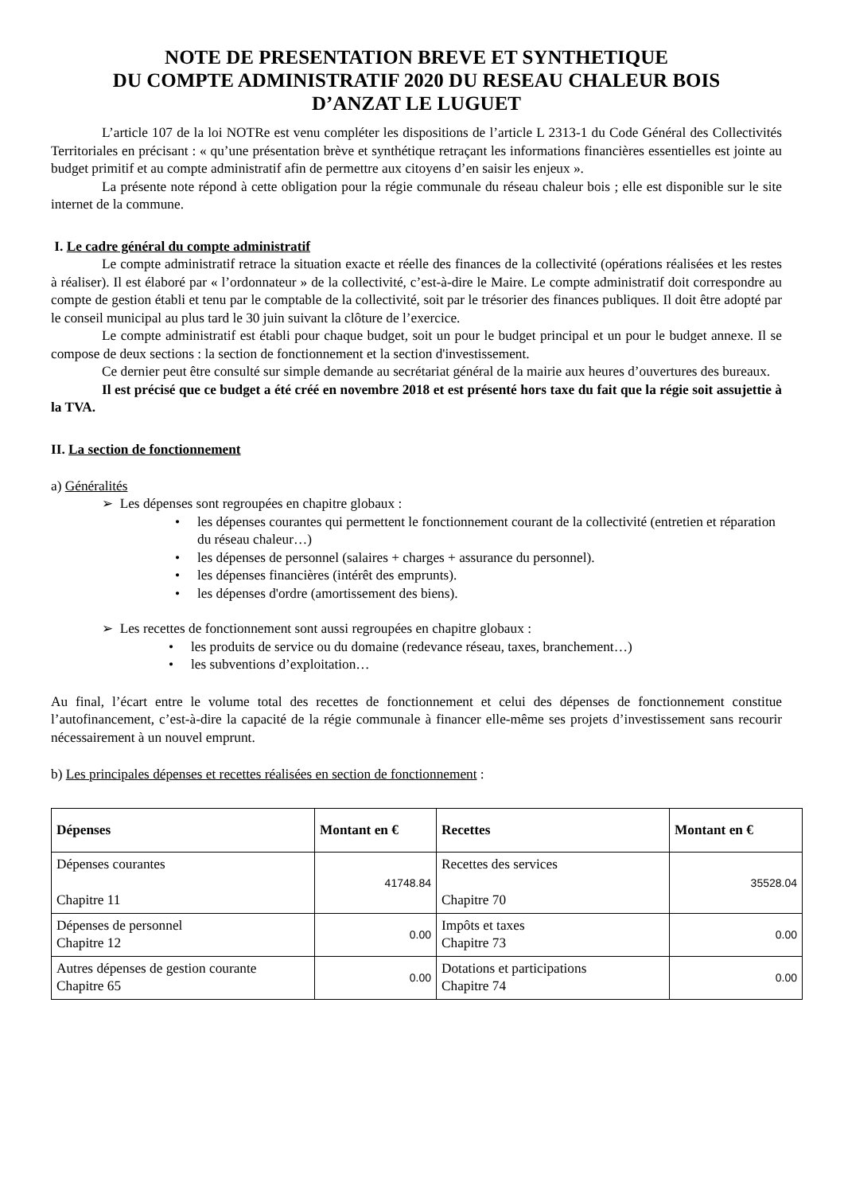NOTE DE PRESENTATION BREVE ET SYNTHETIQUE
DU COMPTE ADMINISTRATIF 2020 DU RESEAU CHALEUR BOIS
D’ANZAT LE LUGUET
L’article 107 de la loi NOTRe est venu compléter les dispositions de l’article L 2313-1 du Code Général des Collectivités Territoriales en précisant : « qu’une présentation brève et synthétique retraçant les informations financières essentielles est jointe au budget primitif et au compte administratif afin de permettre aux citoyens d’en saisir les enjeux ».
La présente note répond à cette obligation pour la régie communale du réseau chaleur bois ; elle est disponible sur le site internet de la commune.
I. Le cadre général du compte administratif
Le compte administratif retrace la situation exacte et réelle des finances de la collectivité (opérations réalisées et les restes à réaliser). Il est élaboré par « l’ordonnateur » de la collectivité, c’est-à-dire le Maire. Le compte administratif doit correspondre au compte de gestion établi et tenu par le comptable de la collectivité, soit par le trésorier des finances publiques. Il doit être adopté par le conseil municipal au plus tard le 30 juin suivant la clôture de l’exercice.
Le compte administratif est établi pour chaque budget, soit un pour le budget principal et un pour le budget annexe. Il se compose de deux sections : la section de fonctionnement et la section d'investissement.
Ce dernier peut être consulté sur simple demande au secrétariat général de la mairie aux heures d’ouvertures des bureaux.
Il est précisé que ce budget a été créé en novembre 2018 et est présenté hors taxe du fait que la régie soit assujettie à la TVA.
II. La section de fonctionnement
a) Généralités
➢ Les dépenses sont regroupées en chapitre globaux :
• les dépenses courantes qui permettent le fonctionnement courant de la collectivité (entretien et réparation du réseau chaleur…)
• les dépenses de personnel (salaires + charges + assurance du personnel).
• les dépenses financières (intérêt des emprunts).
• les dépenses d'ordre (amortissement des biens).
➢ Les recettes de fonctionnement sont aussi regroupées en chapitre globaux :
• les produits de service ou du domaine (redevance réseau, taxes, branchement…)
• les subventions d’exploitation…
Au final, l’écart entre le volume total des recettes de fonctionnement et celui des dépenses de fonctionnement constitue l’autofinancement, c’est-à-dire la capacité de la régie communale à financer elle-même ses projets d’investissement sans recourir nécessairement à un nouvel emprunt.
b) Les principales dépenses et recettes réalisées en section de fonctionnement :
| Dépenses | Montant en € | Recettes | Montant en € |
| --- | --- | --- | --- |
| Dépenses courantes Chapitre 11 | 41748.84 | Recettes des services Chapitre 70 | 35528.04 |
| Dépenses de personnel Chapitre 12 | 0.00 | Impôts et taxes Chapitre 73 | 0.00 |
| Autres dépenses de gestion courante Chapitre 65 | 0.00 | Dotations et participations Chapitre 74 | 0.00 |